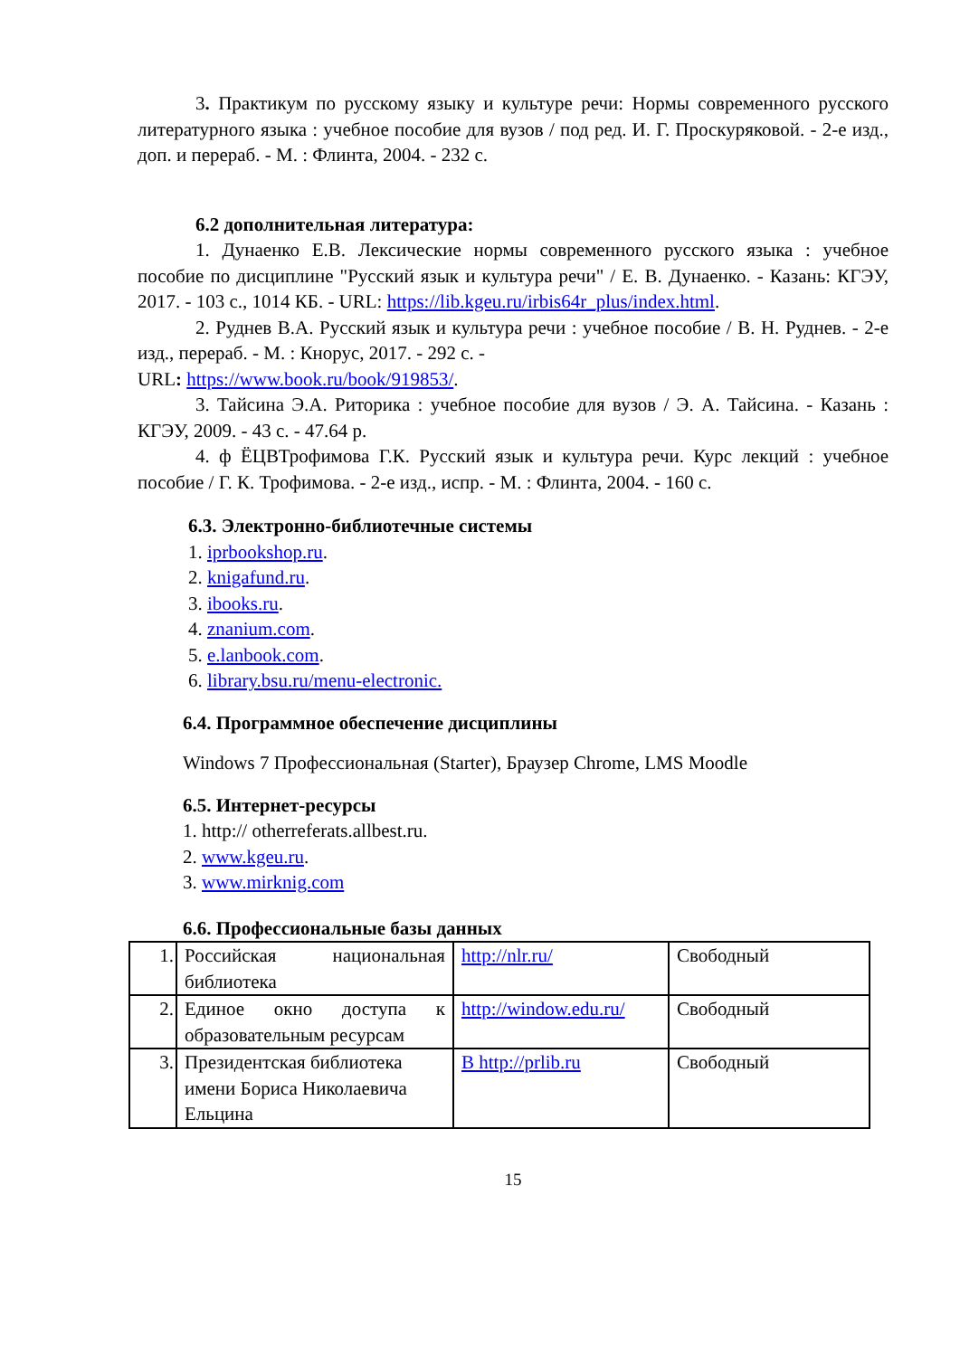3. Практикум по русскому языку и культуре речи: Нормы современного русского литературного языка : учебное пособие для вузов / под ред. И. Г. Проскуряковой. - 2-е изд., доп. и перераб. - М. : Флинта, 2004. - 232 с.
6.2 дополнительная литература:
1. Дунаенко Е.В. Лексические нормы современного русского языка : учебное пособие по дисциплине "Русский язык и культура речи" / Е. В. Дунаенко. - Казань: КГЭУ, 2017. - 103 с., 1014 КБ. - URL: https://lib.kgeu.ru/irbis64r_plus/index.html.
2. Руднев В.А. Русский язык и культура речи : учебное пособие / В. Н. Руднев. - 2-е изд., перераб. - М. : Кнорус, 2017. - 292 с. -
URL: https://www.book.ru/book/919853/.
3. Тайсина Э.А. Риторика : учебное пособие для вузов / Э. А. Тайсина. - Казань : КГЭУ, 2009. - 43 с. - 47.64 р.
4. ф ЁЦВТрофимова Г.К. Русский язык и культура речи. Курс лекций : учебное пособие / Г. К. Трофимова. - 2-е изд., испр. - М. : Флинта, 2004. - 160 с.
6.3. Электронно-библиотечные системы
1. iprbookshop.ru.
2. knigafund.ru.
3. ibooks.ru.
4. znanium.com.
5. e.lanbook.com.
6. library.bsu.ru/menu-electronic.
6.4. Программное обеспечение дисциплины
Windows 7 Профессиональная (Starter), Браузер Chrome, LMS Moodle
6.5. Интернет-ресурсы
1. http:// otherreferats.allbest.ru.
2. www.kgeu.ru.
3. www.mirknig.com
6.6. Профессиональные базы данных
| 1. | Российская национальная библиотека | http://nlr.ru/ | Свободный |
| 2. | Единое окно доступа к образовательным ресурсам | http://window.edu.ru/ | Свободный |
| 3. | Президентская библиотека имени Бориса Николаевича Ельцина | В http://prlib.ru | Свободный |
15